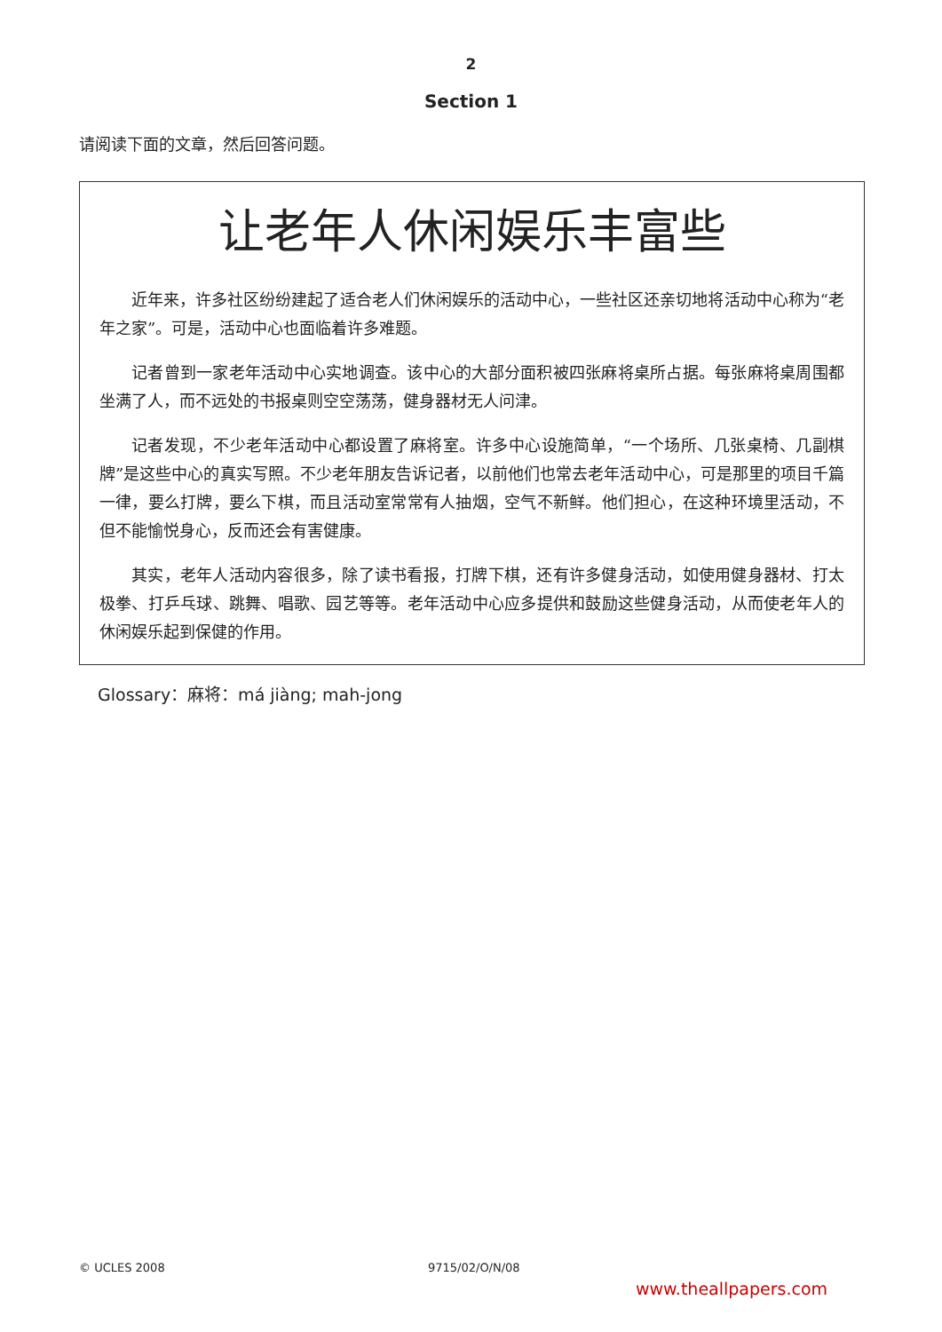2
Section 1
请阅读下面的文章，然后回答问题。
让老年人休闲娱乐丰富些
近年来，许多社区纷纷建起了适合老人们休闲娱乐的活动中心，一些社区还亲切地将活动中心称为“老年之家”。可是，活动中心也面临着许多难题。
记者曾到一家老年活动中心实地调查。该中心的大部分面积被四张麻将桌所占据。每张麻将桌周围都坐满了人，而不远处的书报桌则空空荡荡，健身器材无人问津。
记者发现，不少老年活动中心都设置了麻将室。许多中心设施简单，“一个场所、几张桌椅、几副棋牌”是这些中心的真实写照。不少老年朋友告诉记者，以前他们也常去老年活动中心，可是那里的项目千篇一律，要么打牌，要么下棋，而且活动室常常有人抽烟，空气不新鲜。他们担心，在这种环境里活动，不但不能愉悦身心，反而还会有害健康。
其实，老年人活动内容很多，除了读书看报，打牌下棋，还有许多健身活动，如使用健身器材、打太极拳、打乒乓球、跳舞、唱歌、园艺等等。老年活动中心应多提供和鼓励这些健身活动，从而使老年人的休闲娱乐起到保健的作用。
Glossary：麻将：má jiàng; mah-jong
© UCLES 2008 9715/02/O/N/08
www.theallpapers.com